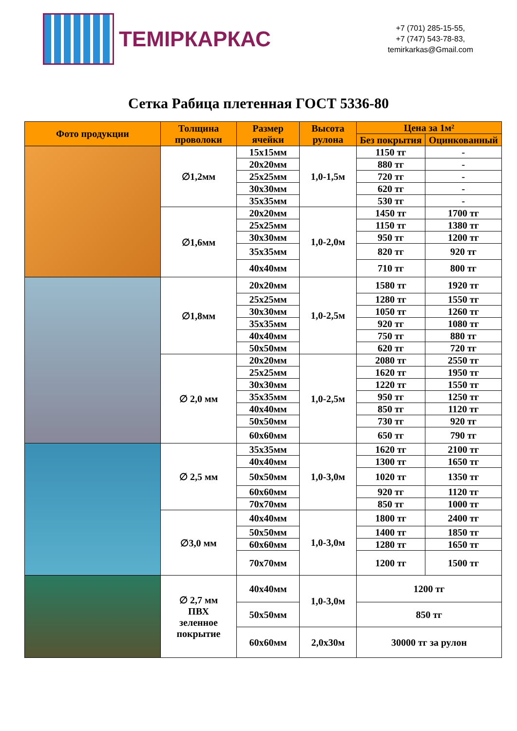ТЕМІРКАРКАС
+7 (701) 285-15-55,
+7 (747) 543-78-83,
temirkarkas@Gmail.com
Сетка Рабица плетенная ГОСТ 5336-80
| Фото продукции | Толщина проволоки | Размер ячейки | Высота рулона | Цена за 1м² | |
| --- | --- | --- | --- | --- | --- |
| | | | | Без покрытия | Оцинкованный |
| | ∅1,2мм | 15x15мм | 1,0-1,5м | 1150 тг | - |
| | | 20x20мм | | 880 тг | - |
| | | 25x25мм | | 720 тг | - |
| | | 30x30мм | | 620 тг | - |
| | | 35x35мм | | 530 тг | - |
| | ∅1,6мм | 20x20мм | 1,0-2,0м | 1450 тг | 1700 тг |
| | | 25x25мм | | 1150 тг | 1380 тг |
| | | 30x30мм | | 950 тг | 1200 тг |
| | | 35x35мм | | 820 тг | 920 тг |
| | | 40x40мм | | 710 тг | 800 тг |
| | ∅1,8мм | 20x20мм | 1,0-2,5м | 1580 тг | 1920 тг |
| | | 25x25мм | | 1280 тг | 1550 тг |
| | | 30x30мм | | 1050 тг | 1260 тг |
| | | 35x35мм | | 920 тг | 1080 тг |
| | | 40x40мм | | 750 тг | 880 тг |
| | | 50x50мм | | 620 тг | 720 тг |
| | ∅ 2,0 мм | 20x20мм | 1,0-2,5м | 2080 тг | 2550 тг |
| | | 25x25мм | | 1620 тг | 1950 тг |
| | | 30x30мм | | 1220 тг | 1550 тг |
| | | 35x35мм | | 950 тг | 1250 тг |
| | | 40x40мм | | 850 тг | 1120 тг |
| | | 50x50мм | | 730 тг | 920 тг |
| | | 60x60мм | | 650 тг | 790 тг |
| | ∅ 2,5 мм | 35x35мм | 1,0-3,0м | 1620 тг | 2100 тг |
| | | 40x40мм | | 1300 тг | 1650 тг |
| | | 50x50мм | | 1020 тг | 1350 тг |
| | | 60x60мм | | 920 тг | 1120 тг |
| | | 70x70мм | | 850 тг | 1000 тг |
| | ∅3,0 мм | 40x40мм | 1,0-3,0м | 1800 тг | 2400 тг |
| | | 50x50мм | | 1400 тг | 1850 тг |
| | | 60x60мм | | 1280 тг | 1650 тг |
| | | 70x70мм | | 1200 тг | 1500 тг |
| | ∅ 2,7 мм ПВХ зеленное покрытие | 40x40мм | 1,0-3,0м | 1200 тг | |
| | | 50x50мм | | 850 тг | |
| | | 60x60мм | 2,0x30м | 30000 тг за рулон | |